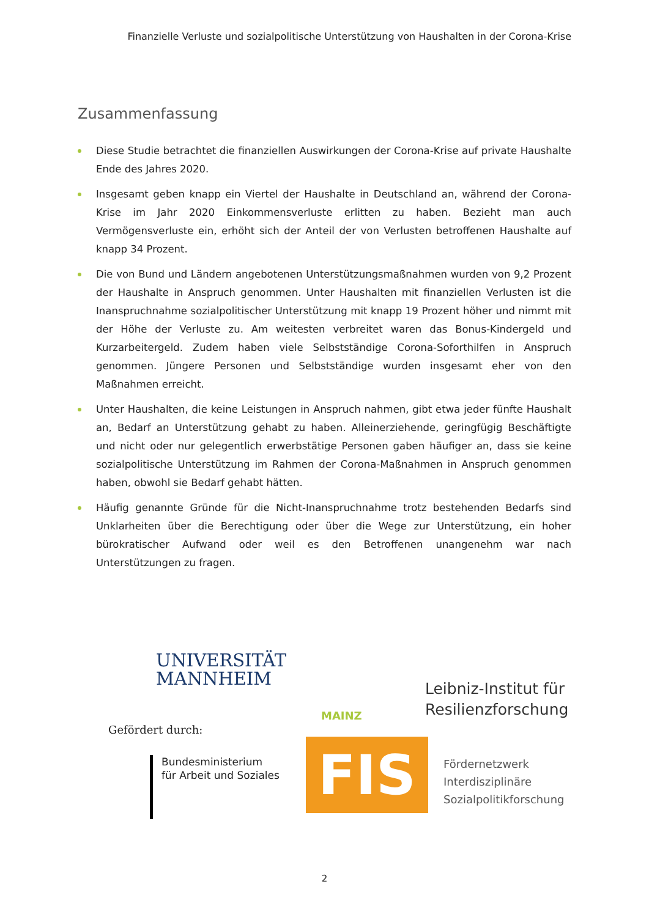Finanzielle Verluste und sozialpolitische Unterstützung von Haushalten in der Corona-Krise
Zusammenfassung
Diese Studie betrachtet die finanziellen Auswirkungen der Corona-Krise auf private Haushalte Ende des Jahres 2020.
Insgesamt geben knapp ein Viertel der Haushalte in Deutschland an, während der Corona-Krise im Jahr 2020 Einkommensverluste erlitten zu haben. Bezieht man auch Vermögensverluste ein, erhöht sich der Anteil der von Verlusten betroffenen Haushalte auf knapp 34 Prozent.
Die von Bund und Ländern angebotenen Unterstützungsmaßnahmen wurden von 9,2 Prozent der Haushalte in Anspruch genommen. Unter Haushalten mit finanziellen Verlusten ist die Inanspruchnahme sozialpolitischer Unterstützung mit knapp 19 Prozent höher und nimmt mit der Höhe der Verluste zu. Am weitesten verbreitet waren das Bonus-Kindergeld und Kurzarbeitergeld. Zudem haben viele Selbstständige Corona-Soforthilfen in Anspruch genommen. Jüngere Personen und Selbstständige wurden insgesamt eher von den Maßnahmen erreicht.
Unter Haushalten, die keine Leistungen in Anspruch nahmen, gibt etwa jeder fünfte Haushalt an, Bedarf an Unterstützung gehabt zu haben. Alleinerziehende, geringfügig Beschäftigte und nicht oder nur gelegentlich erwerbstätige Personen gaben häufiger an, dass sie keine sozialpolitische Unterstützung im Rahmen der Corona-Maßnahmen in Anspruch genommen haben, obwohl sie Bedarf gehabt hätten.
Häufig genannte Gründe für die Nicht-Inanspruchnahme trotz bestehenden Bedarfs sind Unklarheiten über die Berechtigung oder über die Wege zur Unterstützung, ein hoher bürokratischer Aufwand oder weil es den Betroffenen unangenehm war nach Unterstützungen zu fragen.
UNIVERSITÄT
MANNHEIM
Leibniz-Institut für
Resilienzforschung
MAINZ
Gefördert durch:
Bundesministerium
für Arbeit und Soziales
FIS
Fördernetzwerk
Interdisziplinäre
Sozialpolitikforschung
2